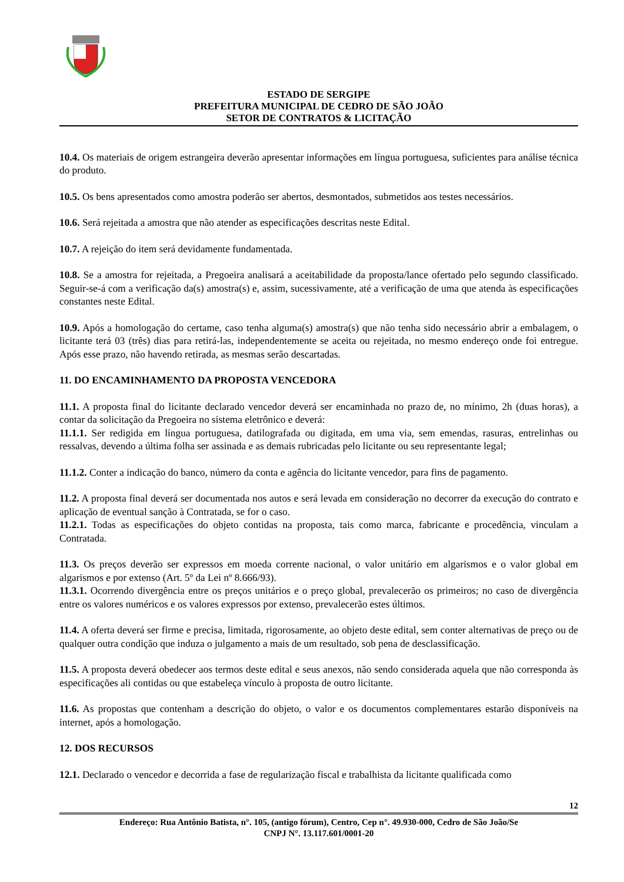ESTADO DE SERGIPE
PREFEITURA MUNICIPAL DE CEDRO DE SÃO JOÃO
SETOR DE CONTRATOS & LICITAÇÃO
10.4. Os materiais de origem estrangeira deverão apresentar informações em língua portuguesa, suficientes para análise técnica do produto.
10.5. Os bens apresentados como amostra poderão ser abertos, desmontados, submetidos aos testes necessários.
10.6. Será rejeitada a amostra que não atender as especificações descritas neste Edital.
10.7. A rejeição do item será devidamente fundamentada.
10.8. Se a amostra for rejeitada, a Pregoeira analisará a aceitabilidade da proposta/lance ofertado pelo segundo classificado. Seguir-se-á com a verificação da(s) amostra(s) e, assim, sucessivamente, até a verificação de uma que atenda às especificações constantes neste Edital.
10.9. Após a homologação do certame, caso tenha alguma(s) amostra(s) que não tenha sido necessário abrir a embalagem, o licitante terá 03 (três) dias para retirá-las, independentemente se aceita ou rejeitada, no mesmo endereço onde foi entregue. Após esse prazo, não havendo retirada, as mesmas serão descartadas.
11. DO ENCAMINHAMENTO DA PROPOSTA VENCEDORA
11.1. A proposta final do licitante declarado vencedor deverá ser encaminhada no prazo de, no mínimo, 2h (duas horas), a contar da solicitação da Pregoeira no sistema eletrônico e deverá:
11.1.1. Ser redigida em língua portuguesa, datilografada ou digitada, em uma via, sem emendas, rasuras, entrelinhas ou ressalvas, devendo a última folha ser assinada e as demais rubricadas pelo licitante ou seu representante legal;
11.1.2. Conter a indicação do banco, número da conta e agência do licitante vencedor, para fins de pagamento.
11.2. A proposta final deverá ser documentada nos autos e será levada em consideração no decorrer da execução do contrato e aplicação de eventual sanção à Contratada, se for o caso.
11.2.1. Todas as especificações do objeto contidas na proposta, tais como marca, fabricante e procedência, vinculam a Contratada.
11.3. Os preços deverão ser expressos em moeda corrente nacional, o valor unitário em algarismos e o valor global em algarismos e por extenso (Art. 5º da Lei nº 8.666/93).
11.3.1. Ocorrendo divergência entre os preços unitários e o preço global, prevalecerão os primeiros; no caso de divergência entre os valores numéricos e os valores expressos por extenso, prevalecerão estes últimos.
11.4. A oferta deverá ser firme e precisa, limitada, rigorosamente, ao objeto deste edital, sem conter alternativas de preço ou de qualquer outra condição que induza o julgamento a mais de um resultado, sob pena de desclassificação.
11.5. A proposta deverá obedecer aos termos deste edital e seus anexos, não sendo considerada aquela que não corresponda às especificações ali contidas ou que estabeleça vínculo à proposta de outro licitante.
11.6. As propostas que contenham a descrição do objeto, o valor e os documentos complementares estarão disponíveis na internet, após a homologação.
12. DOS RECURSOS
12.1. Declarado o vencedor e decorrida a fase de regularização fiscal e trabalhista da licitante qualificada como
12
Endereço: Rua Antônio Batista, n°. 105, (antigo fórum), Centro, Cep n°. 49.930-000, Cedro de São João/Se
CNPJ N°. 13.117.601/0001-20